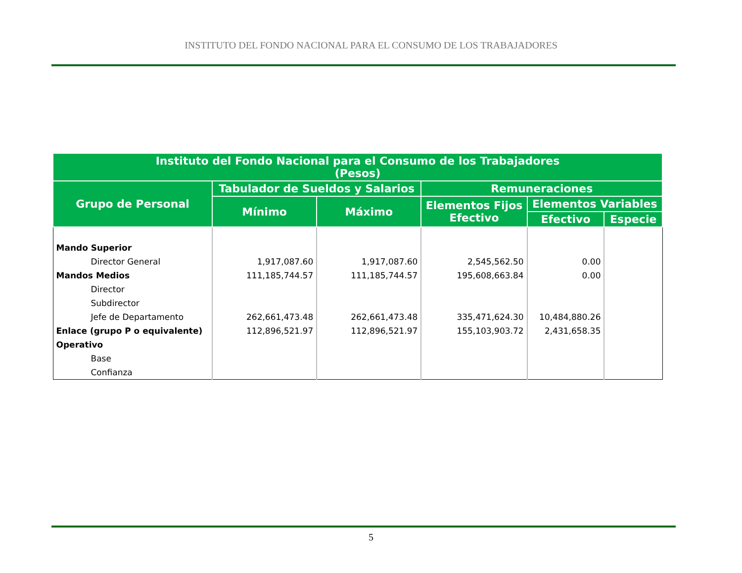INSTITUTO DEL FONDO NACIONAL PARA EL CONSUMO DE LOS TRABAJADORES
| Instituto del Fondo Nacional para el Consumo de los Trabajadores (Pesos) | | | | | |
| --- | --- | --- | --- | --- | --- |
| Grupo de Personal | Tabulador de Sueldos y Salarios | | Remuneraciones | | |
| | Mínimo | Máximo | Elementos Fijos Efectivo | Elementos Variables | |
| | | | | Efectivo | Especie |
| Mando Superior | | | | | |
| Director General | 1,917,087.60 | 1,917,087.60 | 2,545,562.50 | 0.00 | |
| Mandos Medios | 111,185,744.57 | 111,185,744.57 | 195,608,663.84 | 0.00 | |
| Director | | | | | |
| Subdirector | | | | | |
| Jefe de Departamento | 262,661,473.48 | 262,661,473.48 | 335,471,624.30 | 10,484,880.26 | |
| Enlace (grupo P o equivalente) | 112,896,521.97 | 112,896,521.97 | 155,103,903.72 | 2,431,658.35 | |
| Operativo | | | | | |
| Base | | | | | |
| Confianza | | | | | |
5